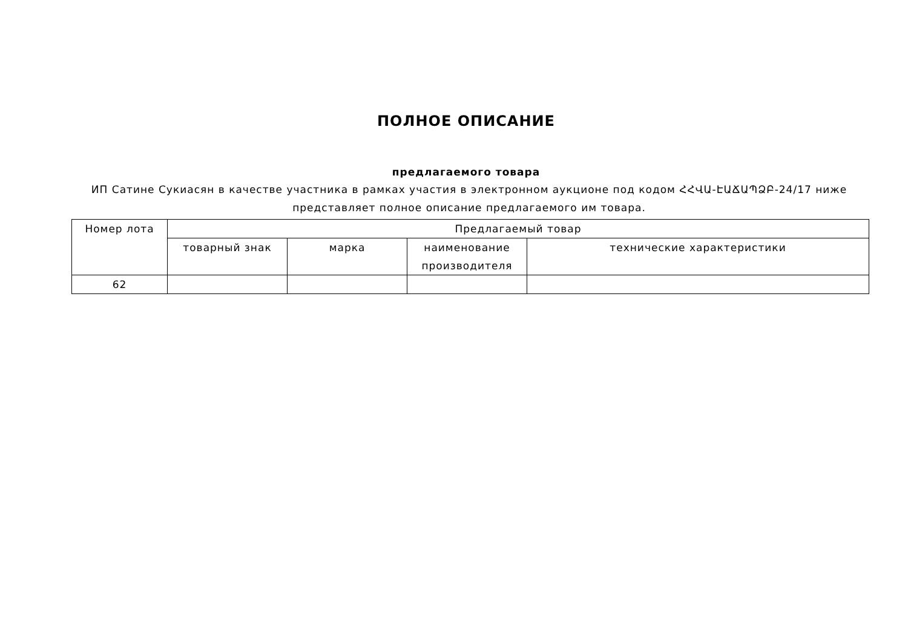ПОЛНОЕ ОПИСАНИЕ
предлагаемого товара
ИП Сатине Сукиасян в качестве участника в рамках участия в электронном аукционе под кодом ՀՀՎԱ-ԷԱՃԱՊՁԲ-24/17 ниже представляет полное описание предлагаемого им товара.
| Номер лота | Предлагаемый товар | | | |
| --- | --- | --- | --- | --- |
| | товарный знак | марка | наименование производителя | технические характеристики |
| 62 | | | | |